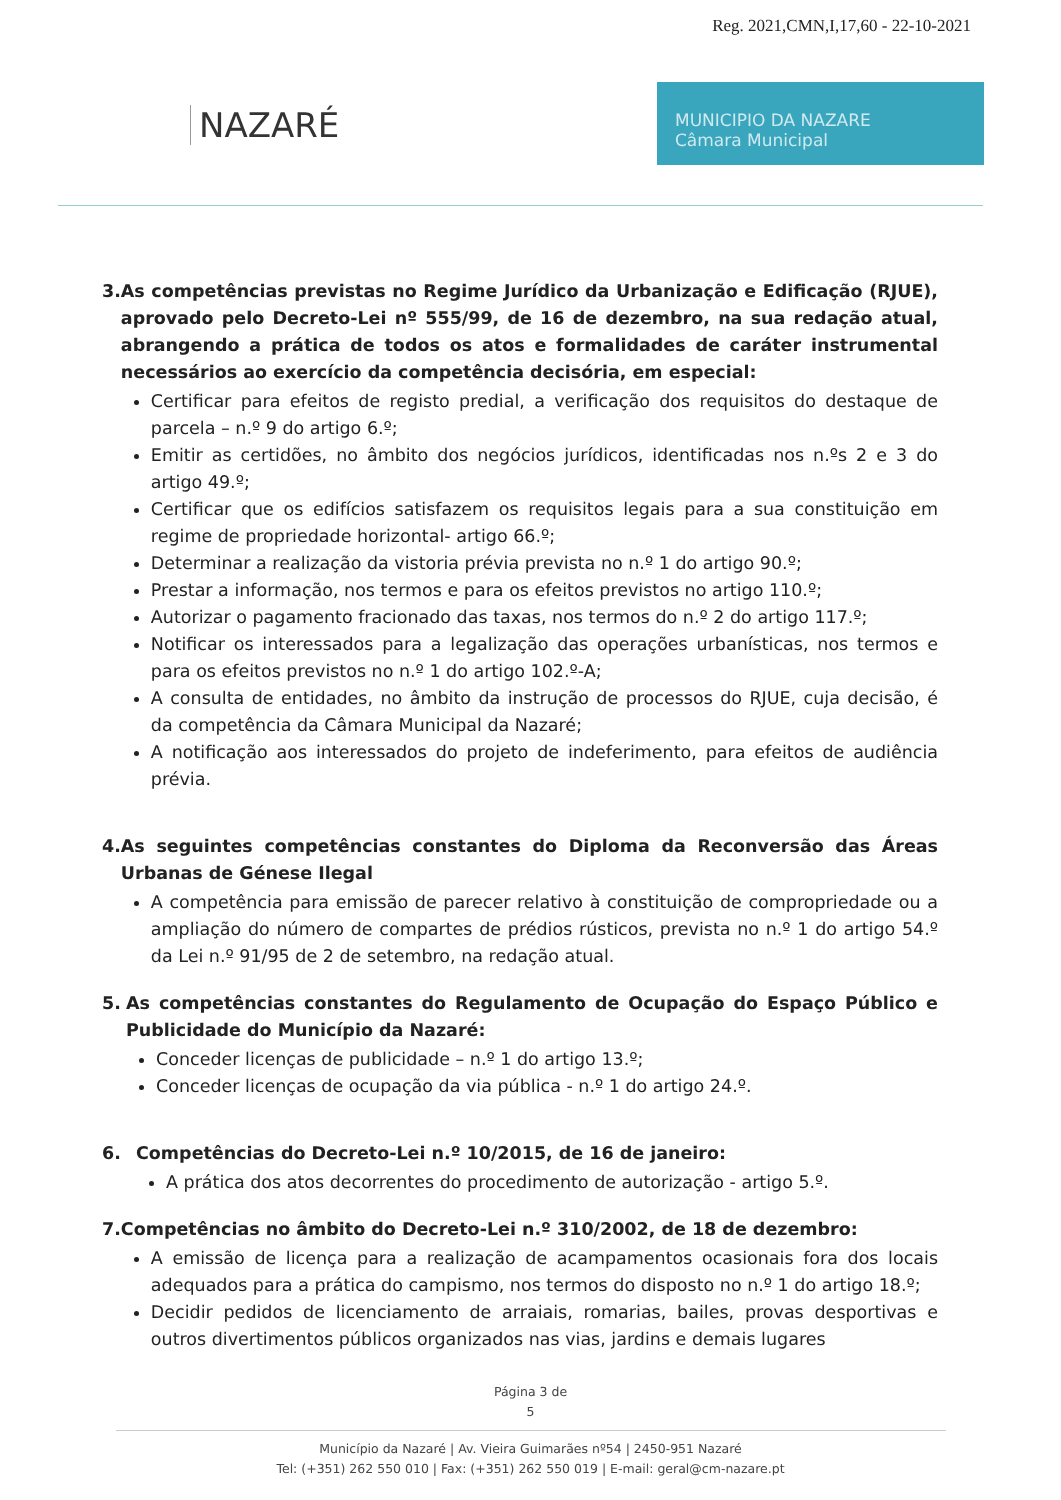Reg. 2021,CMN,I,17,60 - 22-10-2021
NAZARÉ
MUNICIPIO DA NAZARE
Câmara Municipal
3. As competências previstas no Regime Jurídico da Urbanização e Edificação (RJUE), aprovado pelo Decreto-Lei nº 555/99, de 16 de dezembro, na sua redação atual, abrangendo a prática de todos os atos e formalidades de caráter instrumental necessários ao exercício da competência decisória, em especial:
Certificar para efeitos de registo predial, a verificação dos requisitos do destaque de parcela – n.º 9 do artigo 6.º;
Emitir as certidões, no âmbito dos negócios jurídicos, identificadas nos n.ºs 2 e 3 do artigo 49.º;
Certificar que os edifícios satisfazem os requisitos legais para a sua constituição em regime de propriedade horizontal- artigo 66.º;
Determinar a realização da vistoria prévia prevista no n.º 1 do artigo 90.º;
Prestar a informação, nos termos e para os efeitos previstos no artigo 110.º;
Autorizar o pagamento fracionado das taxas, nos termos do n.º 2 do artigo 117.º;
Notificar os interessados para a legalização das operações urbanísticas, nos termos e para os efeitos previstos no n.º 1 do artigo 102.º-A;
A consulta de entidades, no âmbito da instrução de processos do RJUE, cuja decisão, é da competência da Câmara Municipal da Nazaré;
A notificação aos interessados do projeto de indeferimento, para efeitos de audiência prévia.
4. As seguintes competências constantes do Diploma da Reconversão das Áreas Urbanas de Génese Ilegal
A competência para emissão de parecer relativo à constituição de compropriedade ou a ampliação do número de compartes de prédios rústicos, prevista no n.º 1 do artigo 54.º da Lei n.º 91/95 de 2 de setembro, na redação atual.
5. As competências constantes do Regulamento de Ocupação do Espaço Público e Publicidade do Município da Nazaré:
Conceder licenças de publicidade – n.º 1 do artigo 13.º;
Conceder licenças de ocupação da via pública - n.º 1 do artigo 24.º.
6. Competências do Decreto-Lei n.º 10/2015, de 16 de janeiro:
A prática dos atos decorrentes do procedimento de autorização - artigo 5.º.
7. Competências no âmbito do Decreto-Lei n.º 310/2002, de 18 de dezembro:
A emissão de licença para a realização de acampamentos ocasionais fora dos locais adequados para a prática do campismo, nos termos do disposto no n.º 1 do artigo 18.º;
Decidir pedidos de licenciamento de arraiais, romarias, bailes, provas desportivas e outros divertimentos públicos organizados nas vias, jardins e demais lugares
Página 3 de
5
Município da Nazaré | Av. Vieira Guimarães nº54 | 2450-951 Nazaré
Tel: (+351) 262 550 010 | Fax: (+351) 262 550 019 | E-mail: geral@cm-nazare.pt